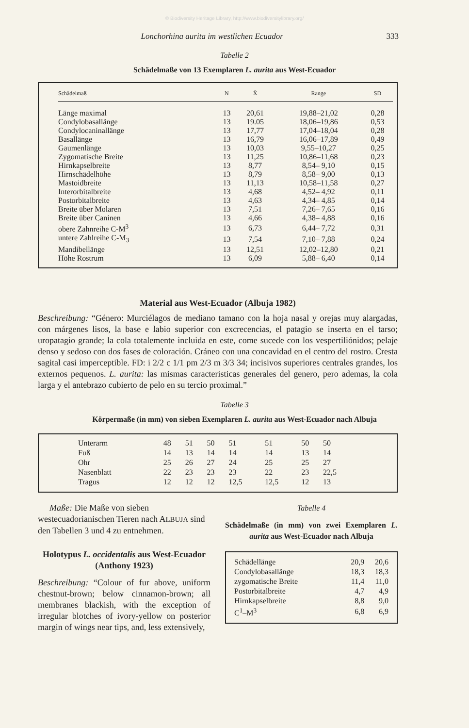© Biodiversity Heritage Library, http://www.biodiversitylibrary.org/
Lonchorhina aurita im westlichen Ecuador 333
Tabelle 2
Schädelmaße von 13 Exemplaren L. aurita aus West-Ecuador
| Schädelmaß | N | X̄ | Range | SD |
| --- | --- | --- | --- | --- |
| Länge maximal | 13 | 20,61 | 19,88–21,02 | 0,28 |
| Condylobasallänge | 13 | 19.05 | 18,06–19,86 | 0,53 |
| Condylocaninallänge | 13 | 17,77 | 17,04–18,04 | 0,28 |
| Basallänge | 13 | 16,79 | 16,06–17,89 | 0,49 |
| Gaumenlänge | 13 | 10,03 | 9,55–10,27 | 0,25 |
| Zygomatische Breite | 13 | 11,25 | 10,86–11,68 | 0,23 |
| Hirnkapselbreite | 13 | 8,77 | 8,54– 9,10 | 0,15 |
| Hirnschädelhöhe | 13 | 8,79 | 8,58– 9,00 | 0,13 |
| Mastoidbreite | 13 | 11,13 | 10,58–11,58 | 0,27 |
| Interorbitalbreite | 13 | 4,68 | 4,52– 4,92 | 0,11 |
| Postorbitalbreite | 13 | 4,63 | 4,34– 4,85 | 0,14 |
| Breite über Molaren | 13 | 7,51 | 7,26– 7,65 | 0,16 |
| Breite über Caninen | 13 | 4,66 | 4,38– 4,88 | 0,16 |
| obere Zahnreihe C-M<sup>3</sup> | 13 | 6,73 | 6,44– 7,72 | 0,31 |
| untere Zahlreihe C-M<sub>3</sub> | 13 | 7,54 | 7,10– 7,88 | 0,24 |
| Mandibellänge | 13 | 12,51 | 12,02–12,80 | 0,21 |
| Höhe Rostrum | 13 | 6,09 | 5,88– 6,40 | 0,14 |
Material aus West-Ecuador (Albuja 1982)
Beschreibung: “Género: Murciélagos de mediano tamano con la hoja nasal y orejas muy alargadas, con márgenes lisos, la base e labio superior con excrecencias, el patagio se inserta en el tarso; uropatagio grande; la cola totalemente incluida en este, come sucede con los vespertiliónidos; pelaje denso y sedoso con dos fases de coloración. Cráneo con una concavidad en el centro del rostro. Cresta sagital casi imperceptible. FD: i 2/2 c 1/1 pm 2/3 m 3/3 34; incisivos superiores centrales grandes, los externos pequenos. L. aurita: las mismas caracteristicas generales del genero, pero ademas, la cola larga y el antebrazo cubierto de pelo en su tercio proximal.”
Tabelle 3
Körpermaße (in mm) von sieben Exemplaren L. aurita aus West-Ecuador nach Albuja
| Unterarm | 48 | 51 | 50 | 51 | 51 | 50 | 50 |
| Fuß | 14 | 13 | 14 | 14 | 14 | 13 | 14 |
| Ohr | 25 | 26 | 27 | 24 | 25 | 25 | 27 |
| Nasenblatt | 22 | 23 | 23 | 23 | 22 | 23 | 22,5 |
| Tragus | 12 | 12 | 12 | 12,5 | 12,5 | 12 | 13 |
Maße: Die Maße von sieben westecuadorianischen Tieren nach ALBUJA sind den Tabellen 3 und 4 zu entnehmen.
Holotypus L. occidentalis aus West-Ecuador (Anthony 1923)
Beschreibung: “Colour of fur above, uniform chestnut-brown; below cinnamon-brown; all membranes blackish, with the exception of irregular blotches of ivory-yellow on posterior margin of wings near tips, and, less extensively,
Tabelle 4
Schädelmaße (in mm) von zwei Exemplaren L. aurita aus West-Ecuador nach Albuja
| Schädellänge | 20,9 | 20,6 |
| Condylobasallänge | 18,3 | 18,3 |
| zygomatische Breite | 11,4 | 11,0 |
| Postorbitalbreite | 4,7 | 4,9 |
| Hirnkapselbreite | 8,8 | 9,0 |
| C<sup>1</sup>–M<sup>3</sup> | 6,8 | 6,9 |